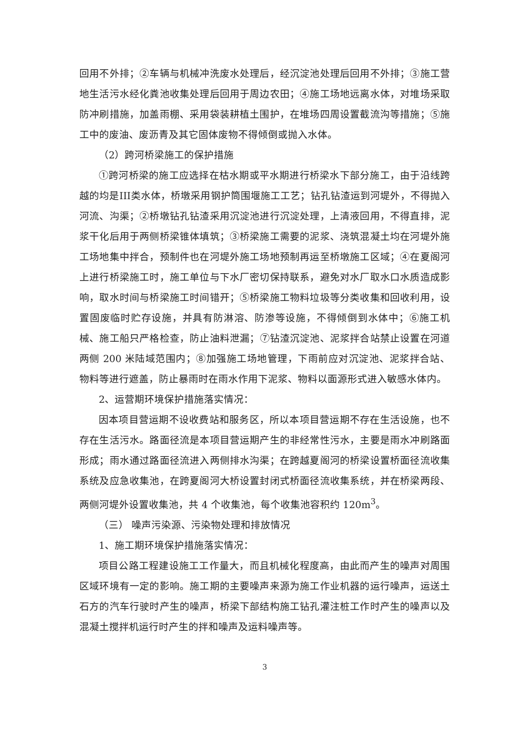回用不外排；②车辆与机械冲洗废水处理后，经沉淀池处理后回用不外排；③施工营地生活污水经化粪池收集处理后回用于周边农田；④施工场地远离水体，对堆场采取防冲刷措施，加盖雨棚、采用袋装耕植土围护，在堆场四周设置截流沟等措施；⑤施工中的废油、废沥青及其它固体废物不得倾倒或抛入水体。
（2）跨河桥梁施工的保护措施
①跨河桥梁的施工应选择在枯水期或平水期进行桥梁水下部分施工，由于沿线跨越的均是III类水体，桥墩采用钢护筒围堰施工工艺；钻孔钻渣运到河堤外，不得抛入河流、沟渠；②桥墩钻孔钻渣采用沉淀池进行沉淀处理，上清液回用，不得直排，泥浆干化后用于两侧桥梁锥体填筑；③桥梁施工需要的泥浆、浇筑混凝土均在河堤外施工场地集中拌合，预制件也在河堤外施工场地预制再运至桥墩施工区域；④在夏阁河上进行桥梁施工时，施工单位与下水厂密切保持联系，避免对水厂取水口水质造成影响，取水时间与桥梁施工时间错开；⑤桥梁施工物料垃圾等分类收集和回收利用，设置固废临时贮存设施，并具有防淋溶、防渗等设施，不得倾倒到水体中；⑥施工机械、施工船只严格检查，防止油料泄漏；⑦钻渣沉淀池、泥浆拌合站禁止设置在河道两侧 200 米陆域范围内；⑧加强施工场地管理，下雨前应对沉淀池、泥浆拌合站、物料等进行遮盖，防止暴雨时在雨水作用下泥浆、物料以面源形式进入敏感水体内。
2、运营期环境保护措施落实情况：
因本项目营运期不设收费站和服务区，所以本项目营运期不存在生活设施，也不存在生活污水。路面径流是本项目营运期产生的非经常性污水，主要是雨水冲刷路面形成；雨水通过路面径流进入两侧排水沟渠；在跨越夏阁河的桥梁设置桥面径流收集系统及应急收集池，在跨夏阁河大桥设置封闭式桥面径流收集系统，并在桥梁两段、两侧河堤外设置收集池，共 4 个收集池，每个收集池容积约 120m<sup>3</sup>。
（三） 噪声污染源、污染物处理和排放情况
1、施工期环境保护措施落实情况：
项目公路工程建设施工工作量大，而且机械化程度高，由此而产生的噪声对周围区域环境有一定的影响。施工期的主要噪声来源为施工作业机器的运行噪声，运送土石方的汽车行驶时产生的噪声，桥梁下部结构施工钻孔灌注桩工作时产生的噪声以及混凝土搅拌机运行时产生的拌和噪声及运料噪声等。
3